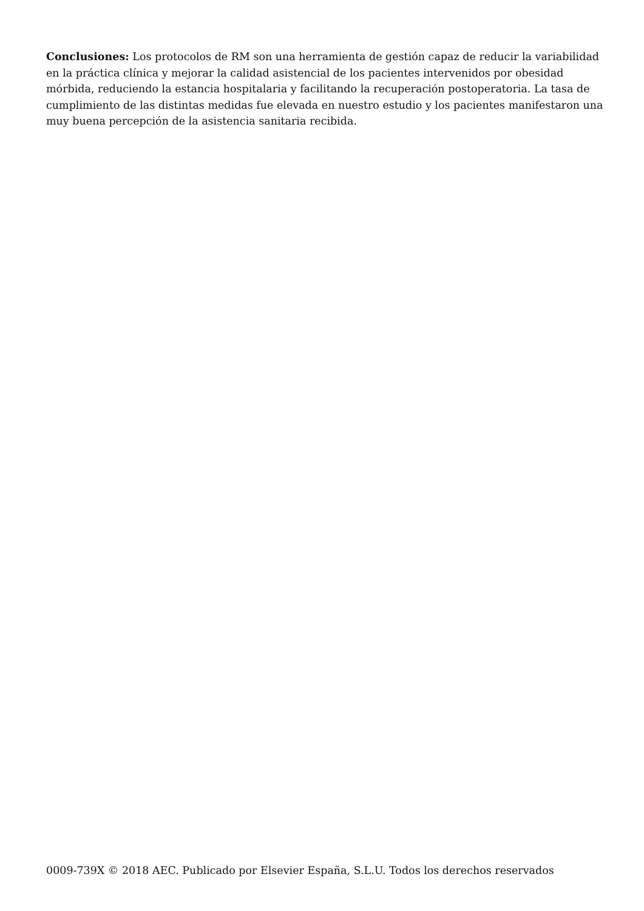Conclusiones: Los protocolos de RM son una herramienta de gestión capaz de reducir la variabilidad en la práctica clínica y mejorar la calidad asistencial de los pacientes intervenidos por obesidad mórbida, reduciendo la estancia hospitalaria y facilitando la recuperación postoperatoria. La tasa de cumplimiento de las distintas medidas fue elevada en nuestro estudio y los pacientes manifestaron una muy buena percepción de la asistencia sanitaria recibida.
0009-739X © 2018 AEC. Publicado por Elsevier España, S.L.U. Todos los derechos reservados